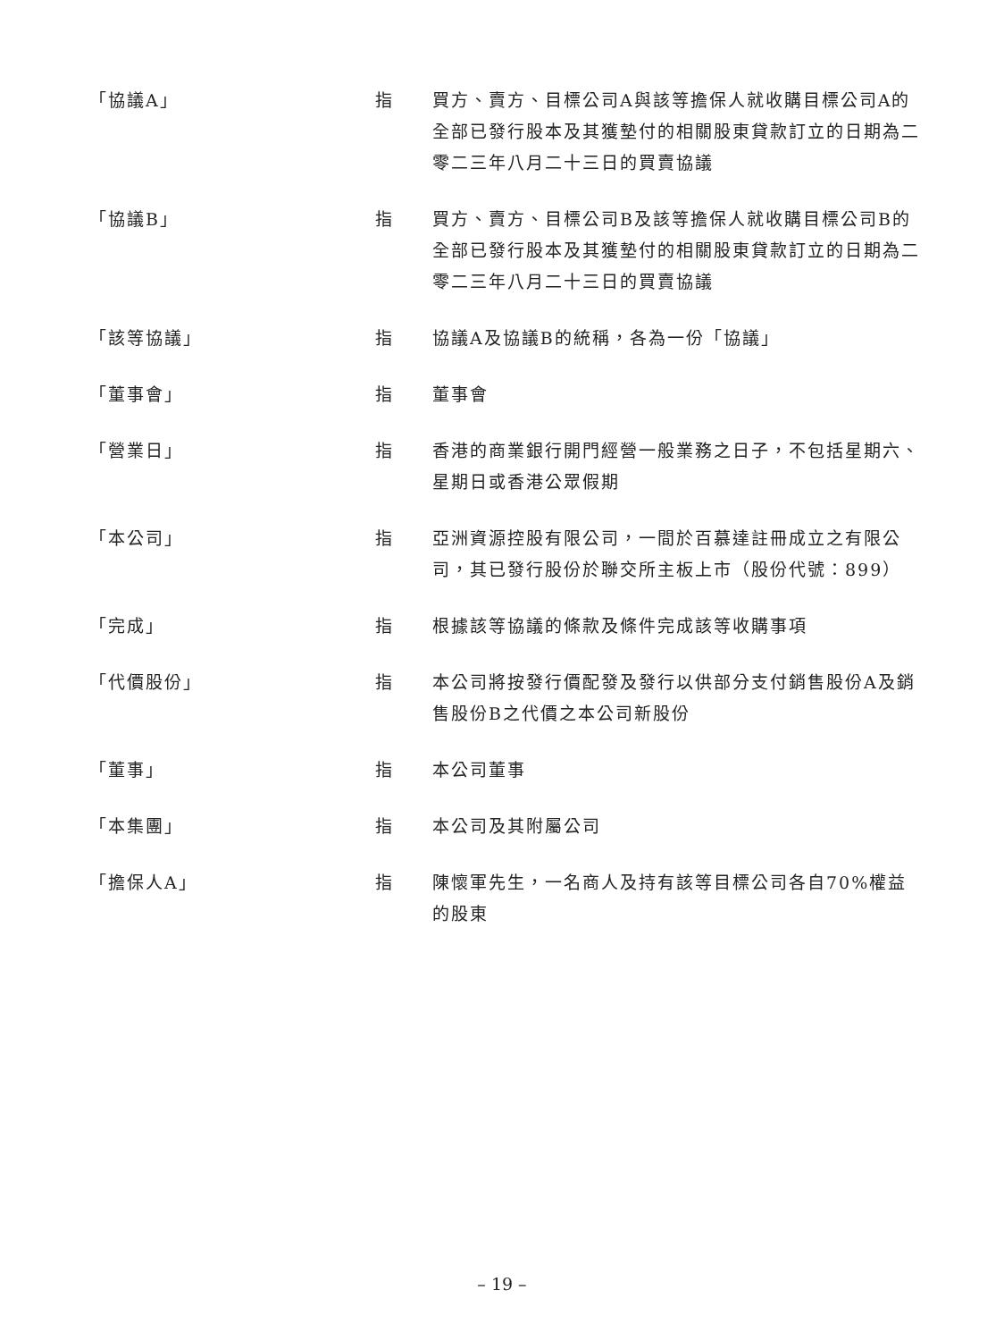| 「協議A」 | 指 | 買方、賣方、目標公司A與該等擔保人就收購目標公司A的全部已發行股本及其獲墊付的相關股東貸款訂立的日期為二零二三年八月二十三日的買賣協議 |
| 「協議B」 | 指 | 買方、賣方、目標公司B及該等擔保人就收購目標公司B的全部已發行股本及其獲墊付的相關股東貸款訂立的日期為二零二三年八月二十三日的買賣協議 |
| 「該等協議」 | 指 | 協議A及協議B的統稱，各為一份「協議」 |
| 「董事會」 | 指 | 董事會 |
| 「營業日」 | 指 | 香港的商業銀行開門經營一般業務之日子，不包括星期六、星期日或香港公眾假期 |
| 「本公司」 | 指 | 亞洲資源控股有限公司，一間於百慕達註冊成立之有限公司，其已發行股份於聯交所主板上市（股份代號：899） |
| 「完成」 | 指 | 根據該等協議的條款及條件完成該等收購事項 |
| 「代價股份」 | 指 | 本公司將按發行價配發及發行以供部分支付銷售股份A及銷售股份B之代價之本公司新股份 |
| 「董事」 | 指 | 本公司董事 |
| 「本集團」 | 指 | 本公司及其附屬公司 |
| 「擔保人A」 | 指 | 陳懷軍先生，一名商人及持有該等目標公司各自70%權益的股東 |
– 19 –